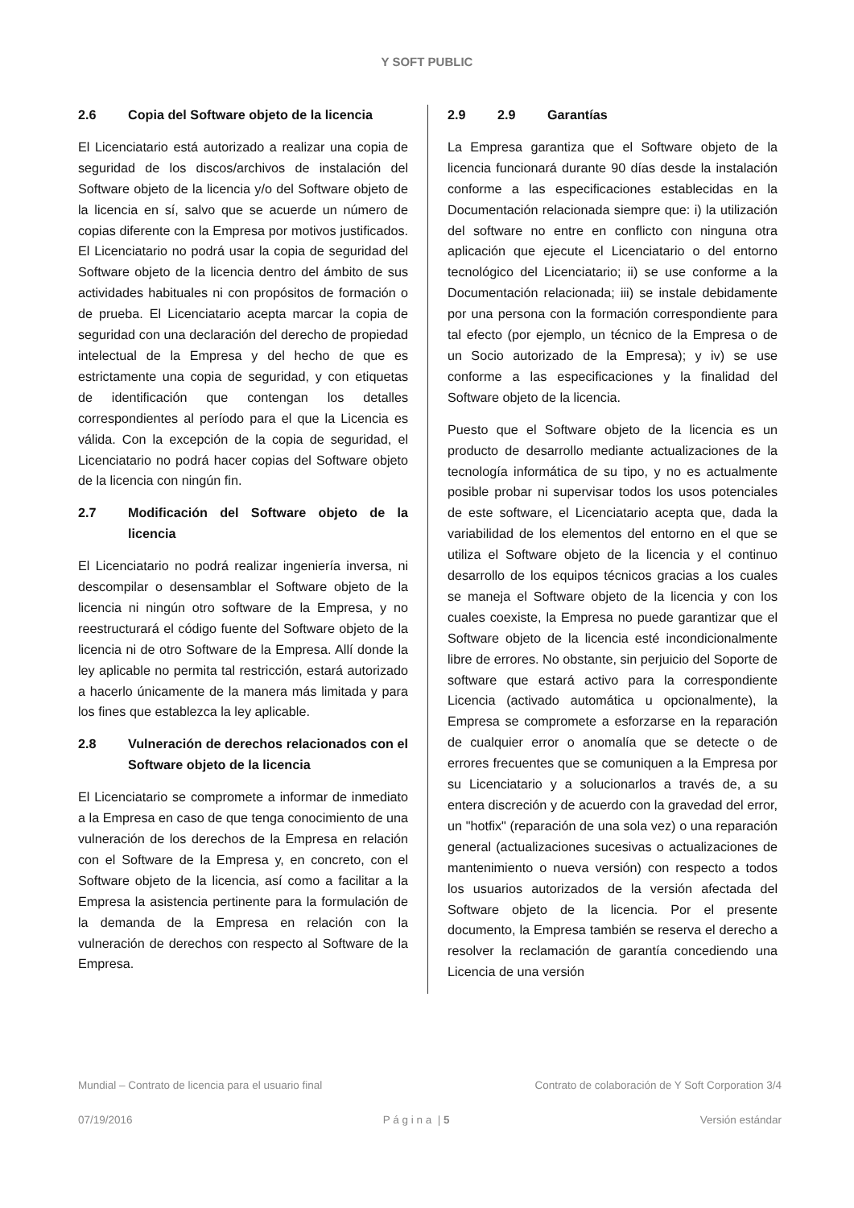Y SOFT PUBLIC
2.6 Copia del Software objeto de la licencia
El Licenciatario está autorizado a realizar una copia de seguridad de los discos/archivos de instalación del Software objeto de la licencia y/o del Software objeto de la licencia en sí, salvo que se acuerde un número de copias diferente con la Empresa por motivos justificados. El Licenciatario no podrá usar la copia de seguridad del Software objeto de la licencia dentro del ámbito de sus actividades habituales ni con propósitos de formación o de prueba. El Licenciatario acepta marcar la copia de seguridad con una declaración del derecho de propiedad intelectual de la Empresa y del hecho de que es estrictamente una copia de seguridad, y con etiquetas de identificación que contengan los detalles correspondientes al período para el que la Licencia es válida. Con la excepción de la copia de seguridad, el Licenciatario no podrá hacer copias del Software objeto de la licencia con ningún fin.
2.7 Modificación del Software objeto de la licencia
El Licenciatario no podrá realizar ingeniería inversa, ni descompilar o desensamblar el Software objeto de la licencia ni ningún otro software de la Empresa, y no reestructurará el código fuente del Software objeto de la licencia ni de otro Software de la Empresa. Allí donde la ley aplicable no permita tal restricción, estará autorizado a hacerlo únicamente de la manera más limitada y para los fines que establezca la ley aplicable.
2.8 Vulneración de derechos relacionados con el Software objeto de la licencia
El Licenciatario se compromete a informar de inmediato a la Empresa en caso de que tenga conocimiento de una vulneración de los derechos de la Empresa en relación con el Software de la Empresa y, en concreto, con el Software objeto de la licencia, así como a facilitar a la Empresa la asistencia pertinente para la formulación de la demanda de la Empresa en relación con la vulneración de derechos con respecto al Software de la Empresa.
2.9 2.9 Garantías
La Empresa garantiza que el Software objeto de la licencia funcionará durante 90 días desde la instalación conforme a las especificaciones establecidas en la Documentación relacionada siempre que: i) la utilización del software no entre en conflicto con ninguna otra aplicación que ejecute el Licenciatario o del entorno tecnológico del Licenciatario; ii) se use conforme a la Documentación relacionada; iii) se instale debidamente por una persona con la formación correspondiente para tal efecto (por ejemplo, un técnico de la Empresa o de un Socio autorizado de la Empresa); y iv) se use conforme a las especificaciones y la finalidad del Software objeto de la licencia.
Puesto que el Software objeto de la licencia es un producto de desarrollo mediante actualizaciones de la tecnología informática de su tipo, y no es actualmente posible probar ni supervisar todos los usos potenciales de este software, el Licenciatario acepta que, dada la variabilidad de los elementos del entorno en el que se utiliza el Software objeto de la licencia y el continuo desarrollo de los equipos técnicos gracias a los cuales se maneja el Software objeto de la licencia y con los cuales coexiste, la Empresa no puede garantizar que el Software objeto de la licencia esté incondicionalmente libre de errores. No obstante, sin perjuicio del Soporte de software que estará activo para la correspondiente Licencia (activado automática u opcionalmente), la Empresa se compromete a esforzarse en la reparación de cualquier error o anomalía que se detecte o de errores frecuentes que se comuniquen a la Empresa por su Licenciatario y a solucionarlos a través de, a su entera discreción y de acuerdo con la gravedad del error, un "hotfix" (reparación de una sola vez) o una reparación general (actualizaciones sucesivas o actualizaciones de mantenimiento o nueva versión) con respecto a todos los usuarios autorizados de la versión afectada del Software objeto de la licencia. Por el presente documento, la Empresa también se reserva el derecho a resolver la reclamación de garantía concediendo una Licencia de una versión
Mundial – Contrato de licencia para el usuario final Contrato de colaboración de Y Soft Corporation 3/4
07/19/2016 P á g i n a | 5 Versión estándar